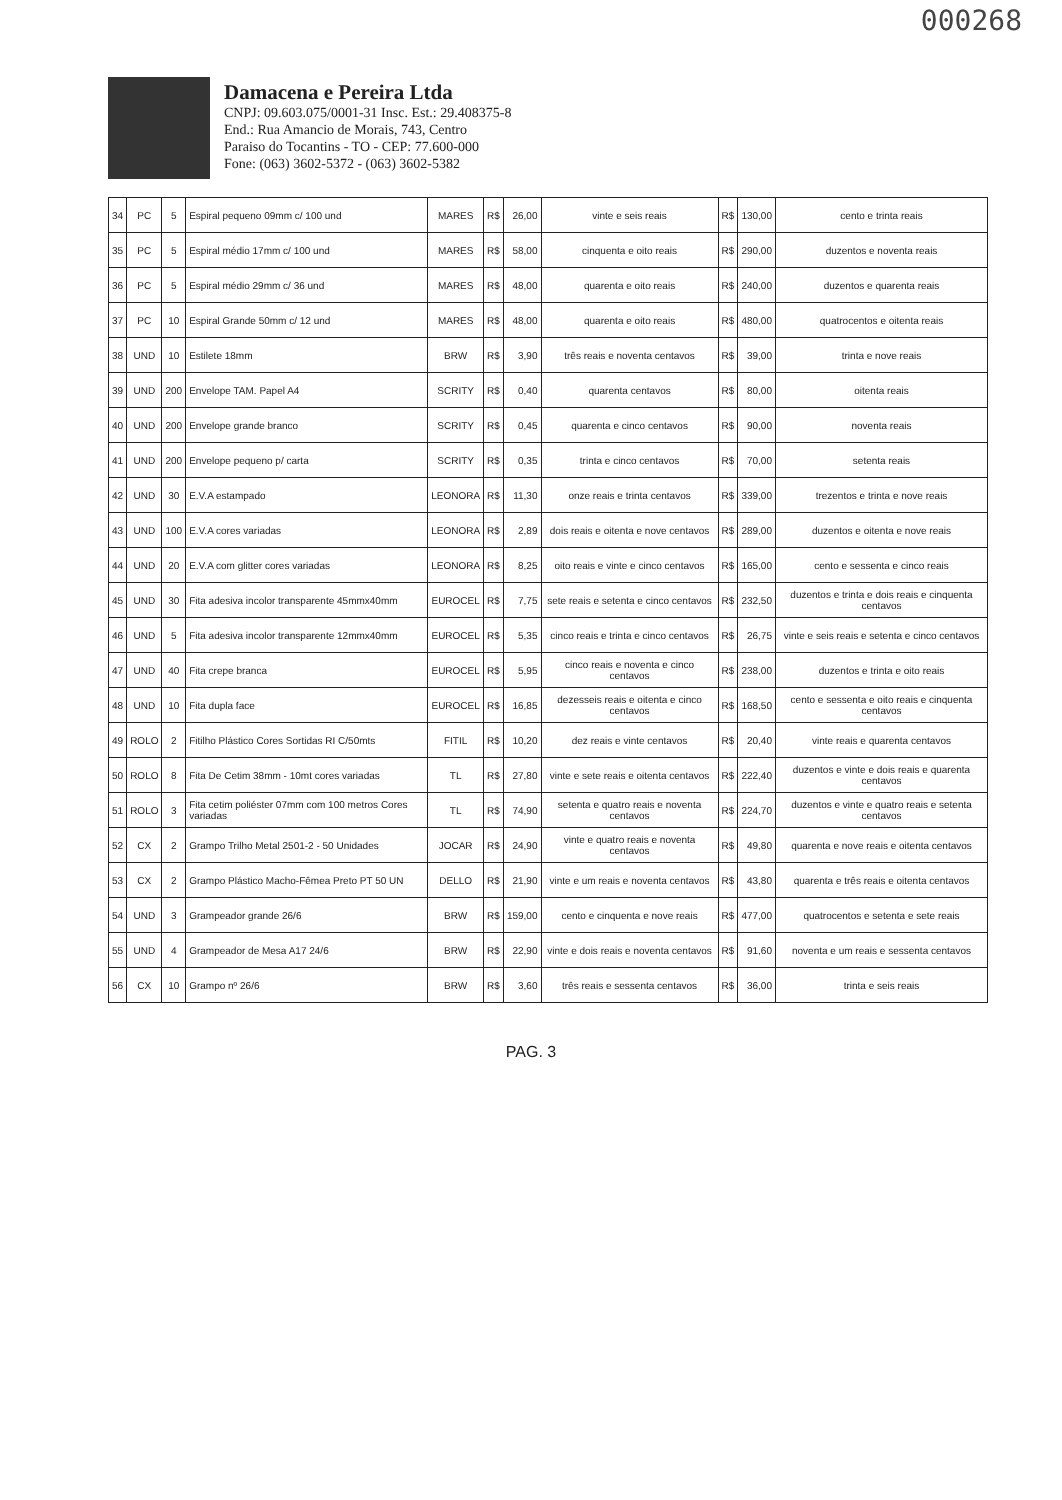000268
Damacena e Pereira Ltda
CNPJ: 09.603.075/0001-31 Insc. Est.: 29.408375-8
End.: Rua Amancio de Morais, 743, Centro
Paraiso do Tocantins - TO - CEP: 77.600-000
Fone: (063) 3602-5372 - (063) 3602-5382
| 34 | PC | 5 | Espiral pequeno 09mm c/ 100 und | MARES | R$ | 26,00 | vinte e seis reais | R$ | 130,00 | cento e trinta reais |
| 35 | PC | 5 | Espiral médio 17mm c/ 100 und | MARES | R$ | 58,00 | cinquenta e oito reais | R$ | 290,00 | duzentos e noventa reais |
| 36 | PC | 5 | Espiral médio 29mm c/ 36 und | MARES | R$ | 48,00 | quarenta e oito reais | R$ | 240,00 | duzentos e quarenta reais |
| 37 | PC | 10 | Espiral Grande 50mm c/ 12 und | MARES | R$ | 48,00 | quarenta e oito reais | R$ | 480,00 | quatrocentos e oitenta reais |
| 38 | UND | 10 | Estilete 18mm | BRW | R$ | 3,90 | três reais e noventa centavos | R$ | 39,00 | trinta e nove reais |
| 39 | UND | 200 | Envelope TAM. Papel A4 | SCRITY | R$ | 0,40 | quarenta centavos | R$ | 80,00 | oitenta reais |
| 40 | UND | 200 | Envelope grande branco | SCRITY | R$ | 0,45 | quarenta e cinco centavos | R$ | 90,00 | noventa reais |
| 41 | UND | 200 | Envelope pequeno p/ carta | SCRITY | R$ | 0,35 | trinta e cinco centavos | R$ | 70,00 | setenta reais |
| 42 | UND | 30 | E.V.A estampado | LEONORA | R$ | 11,30 | onze reais e trinta centavos | R$ | 339,00 | trezentos e trinta e nove reais |
| 43 | UND | 100 | E.V.A cores variadas | LEONORA | R$ | 2,89 | dois reais e oitenta e nove centavos | R$ | 289,00 | duzentos e oitenta e nove reais |
| 44 | UND | 20 | E.V.A com glitter cores variadas | LEONORA | R$ | 8,25 | oito reais e vinte e cinco centavos | R$ | 165,00 | cento e sessenta e cinco reais |
| 45 | UND | 30 | Fita adesiva incolor transparente 45mmx40mm | EUROCEL | R$ | 7,75 | sete reais e setenta e cinco centavos | R$ | 232,50 | duzentos e trinta e dois reais e cinquenta centavos |
| 46 | UND | 5 | Fita adesiva incolor transparente 12mmx40mm | EUROCEL | R$ | 5,35 | cinco reais e trinta e cinco centavos | R$ | 26,75 | vinte e seis reais e setenta e cinco centavos |
| 47 | UND | 40 | Fita crepe branca | EUROCEL | R$ | 5,95 | cinco reais e noventa e cinco centavos | R$ | 238,00 | duzentos e trinta e oito reais |
| 48 | UND | 10 | Fita dupla face | EUROCEL | R$ | 16,85 | dezesseis reais e oitenta e cinco centavos | R$ | 168,50 | cento e sessenta e oito reais e cinquenta centavos |
| 49 | ROLO | 2 | Fitilho Plástico Cores Sortidas RI C/50mts | FITIL | R$ | 10,20 | dez reais e vinte centavos | R$ | 20,40 | vinte reais e quarenta centavos |
| 50 | ROLO | 8 | Fita De Cetim 38mm - 10mt cores variadas | TL | R$ | 27,80 | vinte e sete reais e oitenta centavos | R$ | 222,40 | duzentos e vinte e dois reais e quarenta centavos |
| 51 | ROLO | 3 | Fita cetim poliéster 07mm com 100 metros Cores variadas | TL | R$ | 74,90 | setenta e quatro reais e noventa centavos | R$ | 224,70 | duzentos e vinte e quatro reais e setenta centavos |
| 52 | CX | 2 | Grampo Trilho Metal 2501-2 - 50 Unidades | JOCAR | R$ | 24,90 | vinte e quatro reais e noventa centavos | R$ | 49,80 | quarenta e nove reais e oitenta centavos |
| 53 | CX | 2 | Grampo Plástico Macho-Fêmea Preto PT 50 UN | DELLO | R$ | 21,90 | vinte e um reais e noventa centavos | R$ | 43,80 | quarenta e três reais e oitenta centavos |
| 54 | UND | 3 | Grampeador grande 26/6 | BRW | R$ | 159,00 | cento e cinquenta e nove reais | R$ | 477,00 | quatrocentos e setenta e sete reais |
| 55 | UND | 4 | Grampeador de Mesa A17 24/6 | BRW | R$ | 22,90 | vinte e dois reais e noventa centavos | R$ | 91,60 | noventa e um reais e sessenta centavos |
| 56 | CX | 10 | Grampo nº 26/6 | BRW | R$ | 3,60 | três reais e sessenta centavos | R$ | 36,00 | trinta e seis reais |
PAG. 3